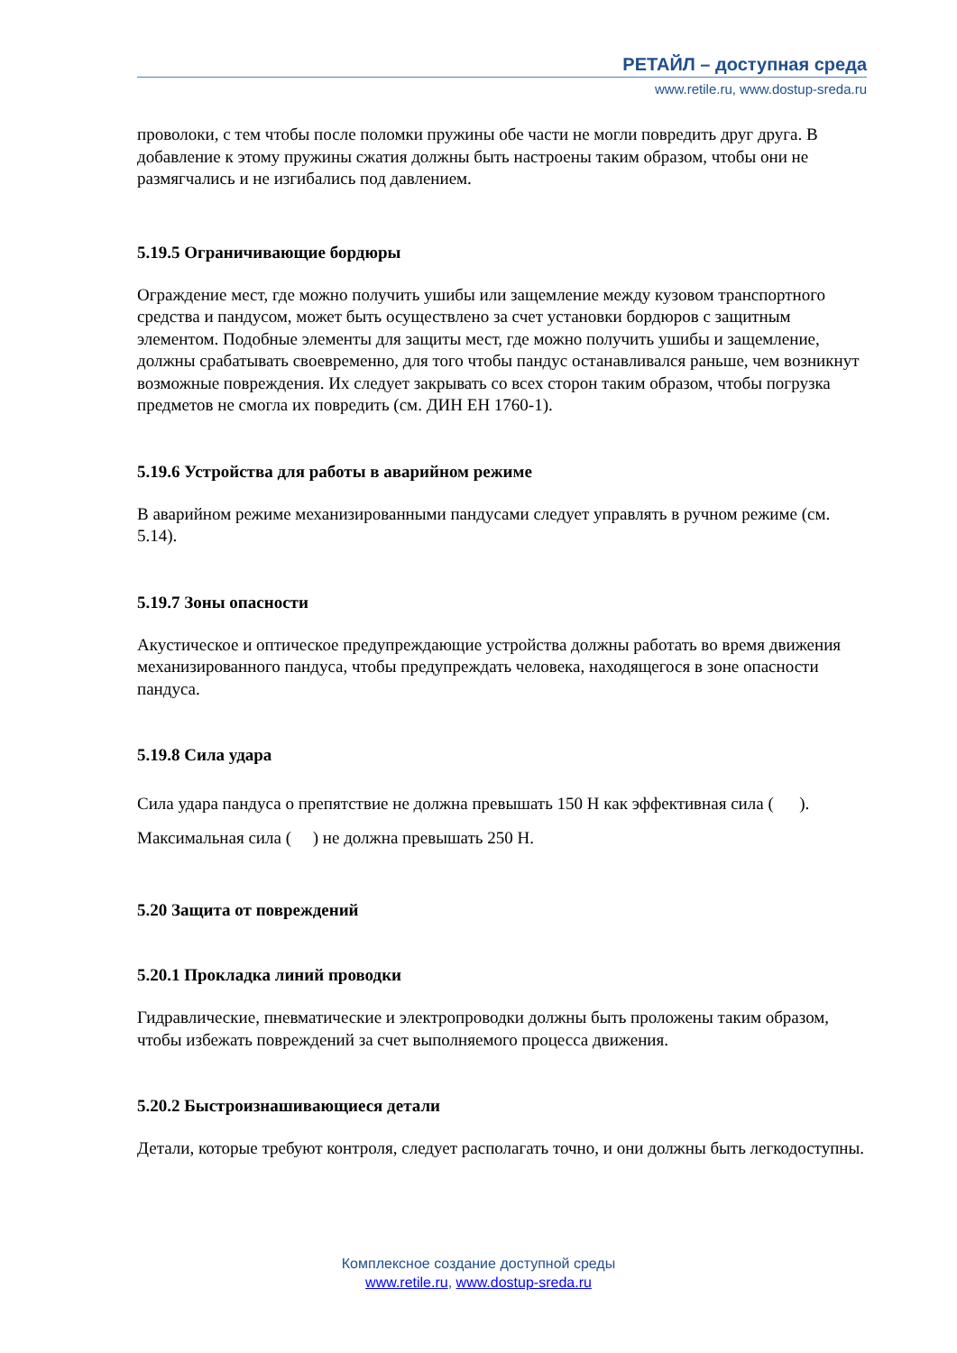РЕТАЙЛ – доступная среда
www.retile.ru, www.dostup-sreda.ru
проволоки, с тем чтобы после поломки пружины обе части не могли повредить друг друга. В добавление к этому пружины сжатия должны быть настроены таким образом, чтобы они не размягчались и не изгибались под давлением.
5.19.5 Ограничивающие бордюры
Ограждение мест, где можно получить ушибы или защемление между кузовом транспортного средства и пандусом, может быть осуществлено за счет установки бордюров с защитным элементом. Подобные элементы для защиты мест, где можно получить ушибы и защемление, должны срабатывать своевременно, для того чтобы пандус останавливался раньше, чем возникнут возможные повреждения. Их следует закрывать со всех сторон таким образом, чтобы погрузка предметов не смогла их повредить (см. ДИН ЕН 1760-1).
5.19.6 Устройства для работы в аварийном режиме
В аварийном режиме механизированными пандусами следует управлять в ручном режиме (см. 5.14).
5.19.7 Зоны опасности
Акустическое и оптическое предупреждающие устройства должны работать во время движения механизированного пандуса, чтобы предупреждать человека, находящегося в зоне опасности пандуса.
5.19.8 Сила удара
Сила удара пандуса о препятствие не должна превышать 150 Н как эффективная сила ( ). Максимальная сила ( ) не должна превышать 250 Н.
5.20 Защита от повреждений
5.20.1 Прокладка линий проводки
Гидравлические, пневматические и электропроводки должны быть проложены таким образом, чтобы избежать повреждений за счет выполняемого процесса движения.
5.20.2 Быстроизнашивающиеся детали
Детали, которые требуют контроля, следует располагать точно, и они должны быть легкодоступны.
Комплексное создание доступной среды
www.retile.ru, www.dostup-sreda.ru